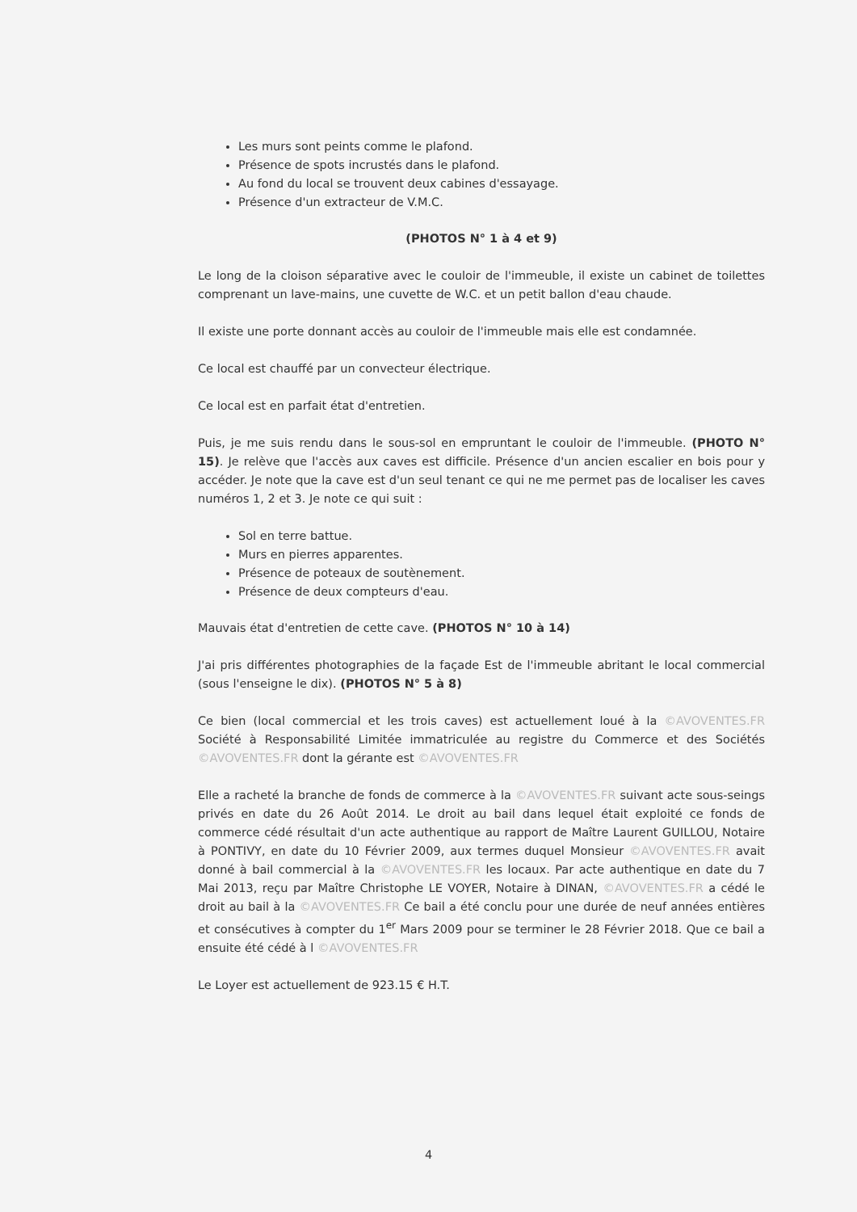Les murs sont peints comme le plafond.
Présence de spots incrustés dans le plafond.
Au fond du local se trouvent deux cabines d'essayage.
Présence d'un extracteur de V.M.C.
(PHOTOS N° 1 à 4 et 9)
Le long de la cloison séparative avec le couloir de l'immeuble, il existe un cabinet de toilettes comprenant un lave-mains, une cuvette de W.C. et un petit ballon d'eau chaude.
Il existe une porte donnant accès au couloir de l'immeuble mais elle est condamnée.
Ce local est chauffé par un convecteur électrique.
Ce local est en parfait état d'entretien.
Puis, je me suis rendu dans le sous-sol en empruntant le couloir de l'immeuble. (PHOTO N° 15). Je relève que l'accès aux caves est difficile. Présence d'un ancien escalier en bois pour y accéder. Je note que la cave est d'un seul tenant ce qui ne me permet pas de localiser les caves numéros 1, 2 et 3. Je note ce qui suit :
Sol en terre battue.
Murs en pierres apparentes.
Présence de poteaux de soutènement.
Présence de deux compteurs d'eau.
Mauvais état d'entretien de cette cave. (PHOTOS N° 10 à 14)
J'ai pris différentes photographies de la façade Est de l'immeuble abritant le local commercial (sous l'enseigne le dix). (PHOTOS N° 5 à 8)
Ce bien (local commercial et les trois caves) est actuellement loué à la ©AVOVENTES.FR Société à Responsabilité Limitée immatriculée au registre du Commerce et des Sociétés ©AVOVENTES.FR dont la gérante est ©AVOVENTES.FR
Elle a racheté la branche de fonds de commerce à la ©AVOVENTES.FR suivant acte sous-seings privés en date du 26 Août 2014. Le droit au bail dans lequel était exploité ce fonds de commerce cédé résultait d'un acte authentique au rapport de Maître Laurent GUILLOU, Notaire à PONTIVY, en date du 10 Février 2009, aux termes duquel Monsieur ©AVOVENTES.FR avait donné à bail commercial à la ©AVOVENTES.FR les locaux. Par acte authentique en date du 7 Mai 2013, reçu par Maître Christophe LE VOYER, Notaire à DINAN, ©AVOVENTES.FR a cédé le droit au bail à la ©AVOVENTES.FR Ce bail a été conclu pour une durée de neuf années entières et consécutives à compter du 1<sup>er</sup> Mars 2009 pour se terminer le 28 Février 2018. Que ce bail a ensuite été cédé à l ©AVOVENTES.FR
Le Loyer est actuellement de 923.15 € H.T.
4